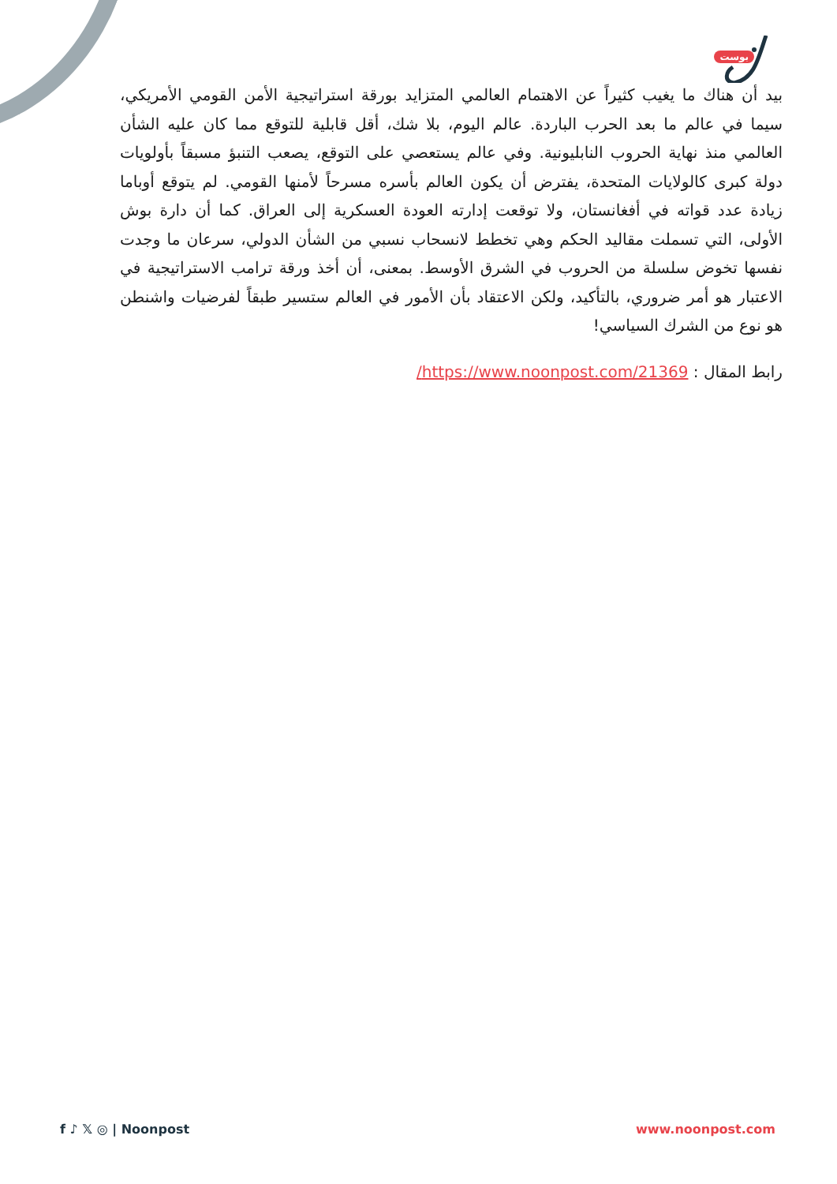بوست
بيد أن هناك ما يغيب كثيراً عن الاهتمام العالمي المتزايد بورقة استراتيجية الأمن القومي الأمريكي، سيما في عالم ما بعد الحرب الباردة. عالم اليوم، بلا شك، أقل قابلية للتوقع مما كان عليه الشأن العالمي منذ نهاية الحروب النابليونية. وفي عالم يستعصي على التوقع، يصعب التنبؤ مسبقاً بأولويات دولة كبرى كالولايات المتحدة، يفترض أن يكون العالم بأسره مسرحاً لأمنها القومي. لم يتوقع أوباما زيادة عدد قواته في أفغانستان، ولا توقعت إدارته العودة العسكرية إلى العراق. كما أن دارة بوش الأولى، التي تسملت مقاليد الحكم وهي تخطط لانسحاب نسبي من الشأن الدولي، سرعان ما وجدت نفسها تخوض سلسلة من الحروب في الشرق الأوسط. بمعنى، أن أخذ ورقة ترامب الاستراتيجية في الاعتبار هو أمر ضروري، بالتأكيد، ولكن الاعتقاد بأن الأمور في العالم ستسير طبقاً لفرضيات واشنطن هو نوع من الشرك السياسي!
رابط المقال : https://www.noonpost.com/21369/
f ♪ 𝕏 ◎ | Noonpost www.noonpost.com